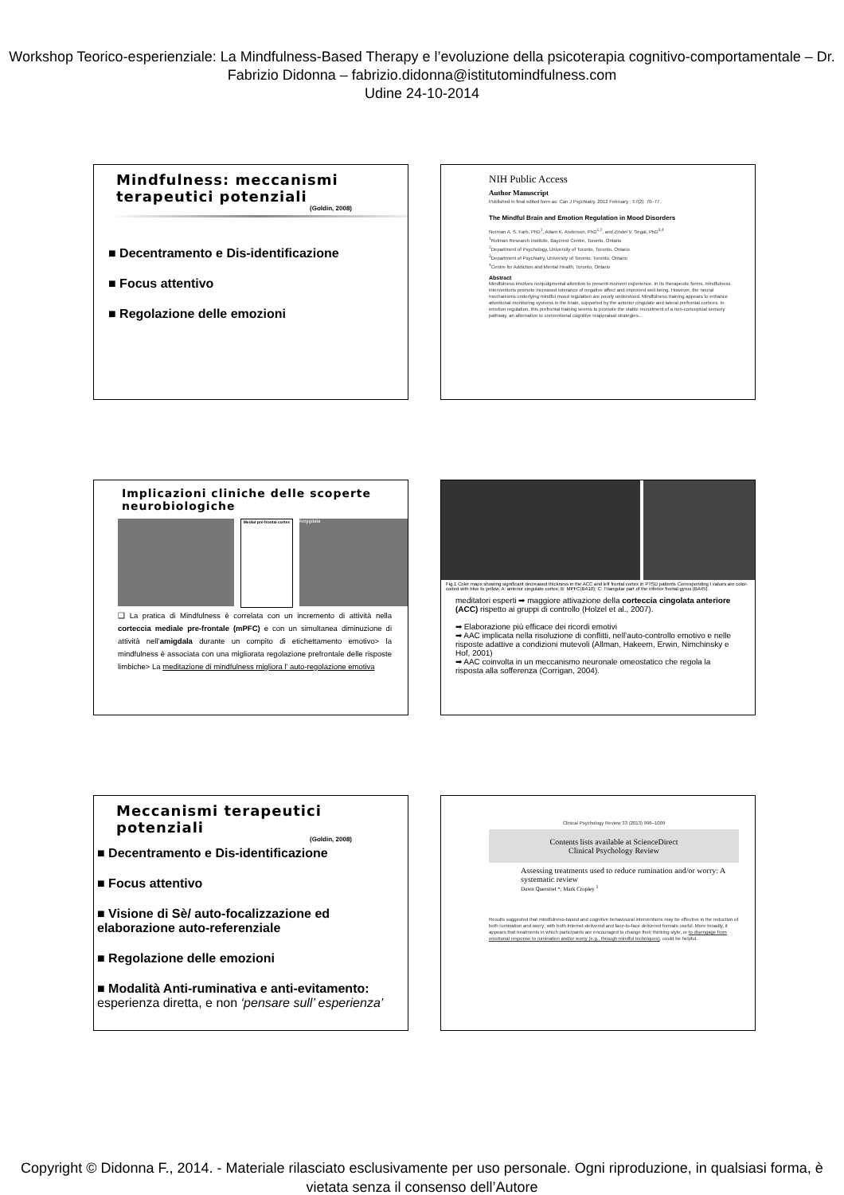Workshop Teorico-esperienziale: La Mindfulness-Based Therapy e l’evoluzione della psicoterapia cognitivo-comportamentale – Dr. Fabrizio Didonna – fabrizio.didonna@istitutomindfulness.com
Udine 24-10-2014
Mindfulness: meccanismi terapeutici potenziali
(Goldin, 2008)
■ Decentramento e Dis-identificazione
■ Focus attentivo
■ Regolazione delle emozioni
NIH Public Access
Author Manuscript
Published in final edited form as: Can J Psychiatry. 2012 February ; 57(2): 70–77.
The Mindful Brain and Emotion Regulation in Mood Disorders
Norman A. S. Farb, PhD<sup>1</sup>, Adam K. Anderson, PhD<sup>1,2</sup>, and Zindel V. Segal, PhD<sup>3,4</sup>
<sup>1</sup> Rotman Research Institute, Baycrest Centre, Toronto, Ontario
<sup>2</sup> Department of Psychology, University of Toronto, Toronto, Ontario
<sup>3</sup> Department of Psychiatry, University of Toronto, Toronto, Ontario
<sup>4</sup> Centre for Addiction and Mental Health, Toronto, Ontario
Abstract
Mindfulness involves nonjudgmental attention to present-moment experience. In its therapeutic forms, mindfulness interventions promote increased tolerance of negative affect and improved well being. However, the neural mechanisms underlying mindful mood regulation are poorly understood. Mindfulness training appears to enhance attentional monitoring systems in the brain, supported by the anterior cingulate and lateral prefrontal cortices. In emotion regulation, this prefrontal training seems to promote the stable recruitment of a non-conceptual sensory pathway, an alternative to conventional cognitive reappraisal strategies...
Implicazioni cliniche delle scoperte neurobiologiche
Medial pre-frontal cortex
Amygdala
❑ La pratica di Mindfulness è correlata con un incremento di attività nella corteccia mediale pre-frontale (mPFC) e con un simultanea diminuzione di attività nell’amigdala durante un compito di etichettamento emotivo> la mindfulness è associata con una migliorata regolazione prefrontale delle risposte limbiche> La meditazione di mindfulness migliora l’ auto-regolazione emotiva
Fig.1 Color maps showing significant decreased thickness in the ACC and left frontal cortex in PTSD patients Corresponding t values are color-coded with blue to yellow. A: anterior cingulate cortex; B: MPFC(BA10); C: Triangular part of the inferior frontal gyrus (BA45).
meditatori esperti ➡ maggiore attivazione della corteccia cingolata anteriore (ACC) rispetto ai gruppi di controllo (Holzel et al., 2007).
➡ Elaborazione più efficace dei ricordi emotivi
➡ AAC implicata nella risoluzione di conflitti, nell’auto-controllo emotivo e nelle risposte adattive a condizioni mutevoli (Allman, Hakeem, Erwin, Nimchinsky e Hof, 2001)
➡ AAC coinvolta in un meccanismo neuronale omeostatico che regola la risposta alla sofferenza (Corrigan, 2004).
Meccanismi terapeutici potenziali
(Goldin, 2008)
■ Decentramento e Dis-identificazione
■ Focus attentivo
■ Visione di Sè/ auto-focalizzazione ed elaborazione auto-referenziale
■ Regolazione delle emozioni
■ Modalità Anti-ruminativa e anti-evitamento: esperienza diretta, e non ‘pensare sull’ esperienza’
Clinical Psychology Review 33 (2013) 996–1009
Contents lists available at ScienceDirect
Clinical Psychology Review
Assessing treatments used to reduce rumination and/or worry: A systematic review
Dawn Querstret *, Mark Cropley <sup>1</sup>
Results suggested that mindfulness-based and cognitive behavioural interventions may be effective in the reduction of both rumination and worry; with both Internet-delivered and face-to-face delivered formats useful. More broadly, it appears that treatments in which participants are encouraged to change their thinking style, or to disengage from emotional response to rumination and/or worry (e.g., through mindful techniques), could be helpful.
Copyright © Didonna F., 2014. - Materiale rilasciato esclusivamente per uso personale. Ogni riproduzione, in qualsiasi forma, è vietata senza il consenso dell’Autore